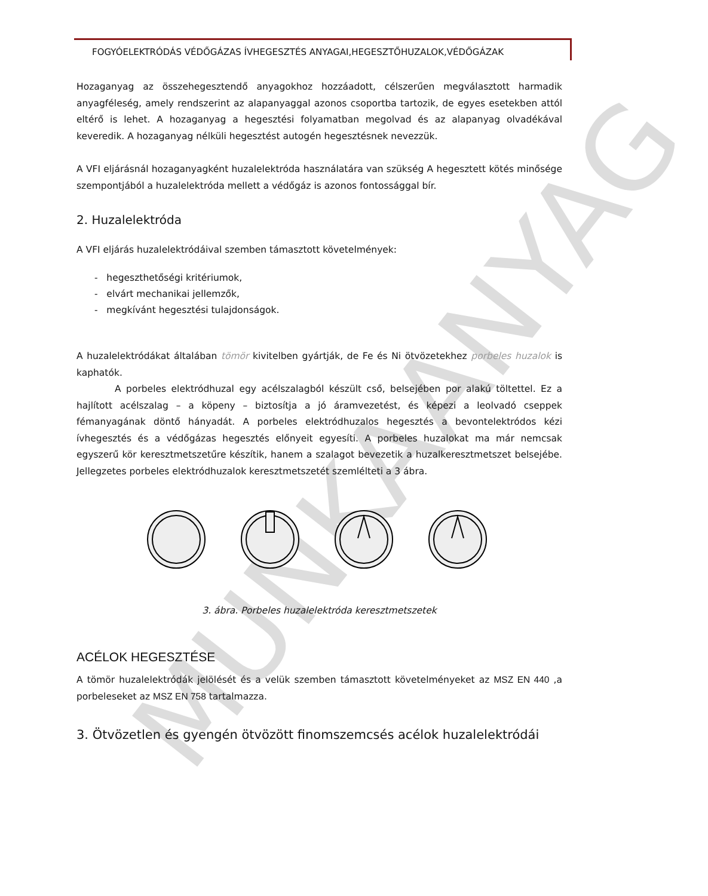FOGYÓELEKTRÓDÁS VÉDŐGÁZAS ÍVHEGESZTÉS ANYAGAI,HEGESZTŐHUZALOK,VÉDŐGÁZAK
Hozaganyag az összehegesztendő anyagokhoz hozzáadott, célszerűen megválasztott harmadik anyagféleség, amely rendszerint az alapanyaggal azonos csoportba tartozik, de egyes esetekben attól eltérő is lehet. A hozaganyag a hegesztési folyamatban megolvad és az alapanyag olvadékával keveredik. A hozaganyag nélküli hegesztést autogén hegesztésnek nevezzük.
A VFI eljárásnál hozaganyagként huzalelektróda használatára van szükség A hegesztett kötés minősége szempontjából a huzalelektróda mellett a védőgáz is azonos fontossággal bír.
2. Huzalelektróda
A VFI eljárás huzalelektródáival szemben támasztott követelmények:
- hegeszthetőségi kritériumok,
- elvárt mechanikai jellemzők,
- megkívánt hegesztési tulajdonságok.
A huzalelektródákat általában tömör kivitelben gyártják, de Fe és Ni ötvözetekhez porbeles huzalok is kaphatók.
A porbeles elektródhuzal egy acélszalagból készült cső, belsejében por alakú töltettel. Ez a hajlított acélszalag – a köpeny – biztosítja a jó áramvezetést, és képezi a leolvadó cseppek fémanyagának döntő hányadát. A porbeles elektródhuzalos hegesztés a bevontelektródos kézi ívhegesztés és a védőgázas hegesztés előnyeit egyesíti. A porbeles huzalokat ma már nemcsak egyszerű kör keresztmetszetűre készítik, hanem a szalagot bevezetik a huzalkeresztmetszet belsejébe. Jellegzetes porbeles elektródhuzalok keresztmetszetét szemlélteti a 3 ábra.
3. ábra. Porbeles huzalelektróda keresztmetszetek
ACÉLOK HEGESZTÉSE
A tömör huzalelektródák jelölését és a velük szemben támasztott követelményeket az MSZ EN 440 ,a porbeleseket az MSZ EN 758 tartalmazza.
3. Ötvözetlen és gyengén ötvözött finomszemcsés acélok huzalelektródái
MUNKAANYAG